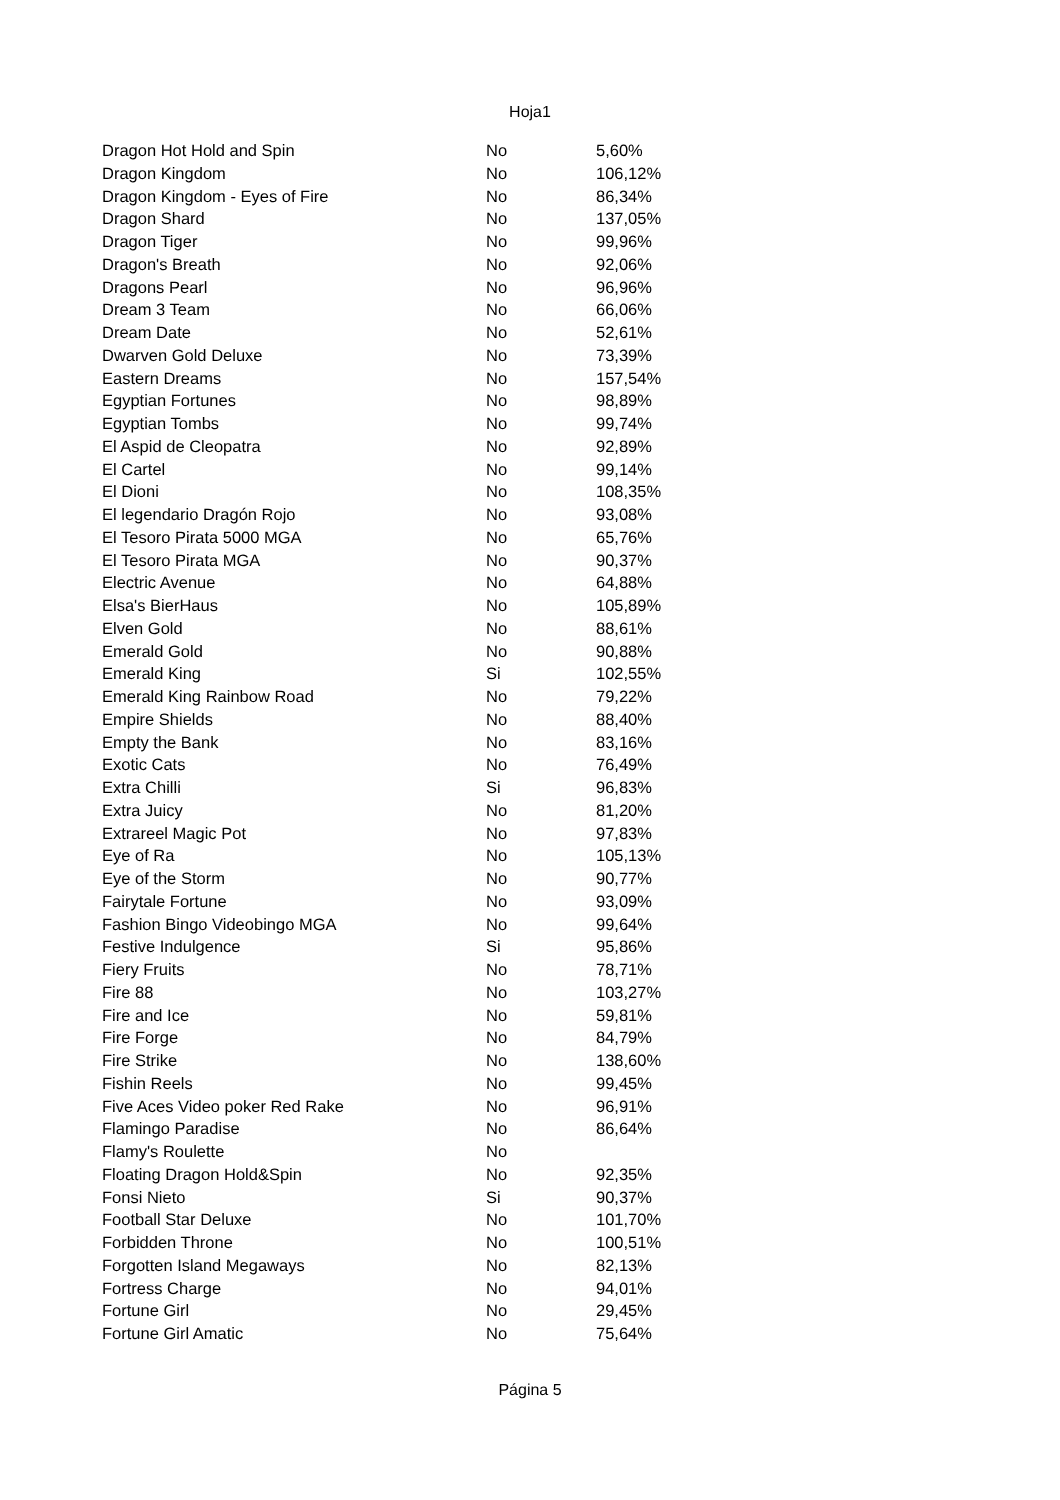Hoja1
| Dragon Hot Hold and Spin | No | 5,60% |
| Dragon Kingdom | No | 106,12% |
| Dragon Kingdom - Eyes of Fire | No | 86,34% |
| Dragon Shard | No | 137,05% |
| Dragon Tiger | No | 99,96% |
| Dragon's Breath | No | 92,06% |
| Dragons Pearl | No | 96,96% |
| Dream 3 Team | No | 66,06% |
| Dream Date | No | 52,61% |
| Dwarven Gold Deluxe | No | 73,39% |
| Eastern Dreams | No | 157,54% |
| Egyptian Fortunes | No | 98,89% |
| Egyptian Tombs | No | 99,74% |
| El Aspid de Cleopatra | No | 92,89% |
| El Cartel | No | 99,14% |
| El Dioni | No | 108,35% |
| El legendario Dragón Rojo | No | 93,08% |
| El Tesoro Pirata 5000 MGA | No | 65,76% |
| El Tesoro Pirata MGA | No | 90,37% |
| Electric Avenue | No | 64,88% |
| Elsa's BierHaus | No | 105,89% |
| Elven Gold | No | 88,61% |
| Emerald Gold | No | 90,88% |
| Emerald King | Si | 102,55% |
| Emerald King Rainbow Road | No | 79,22% |
| Empire Shields | No | 88,40% |
| Empty the Bank | No | 83,16% |
| Exotic Cats | No | 76,49% |
| Extra Chilli | Si | 96,83% |
| Extra Juicy | No | 81,20% |
| Extrareel Magic Pot | No | 97,83% |
| Eye of Ra | No | 105,13% |
| Eye of the Storm | No | 90,77% |
| Fairytale Fortune | No | 93,09% |
| Fashion Bingo Videobingo MGA | No | 99,64% |
| Festive Indulgence | Si | 95,86% |
| Fiery Fruits | No | 78,71% |
| Fire 88 | No | 103,27% |
| Fire and Ice | No | 59,81% |
| Fire Forge | No | 84,79% |
| Fire Strike | No | 138,60% |
| Fishin Reels | No | 99,45% |
| Five Aces Video poker Red Rake | No | 96,91% |
| Flamingo Paradise | No | 86,64% |
| Flamy's Roulette | No | |
| Floating Dragon Hold&Spin | No | 92,35% |
| Fonsi Nieto | Si | 90,37% |
| Football Star Deluxe | No | 101,70% |
| Forbidden Throne | No | 100,51% |
| Forgotten Island Megaways | No | 82,13% |
| Fortress Charge | No | 94,01% |
| Fortune Girl | No | 29,45% |
| Fortune Girl Amatic | No | 75,64% |
Página 5